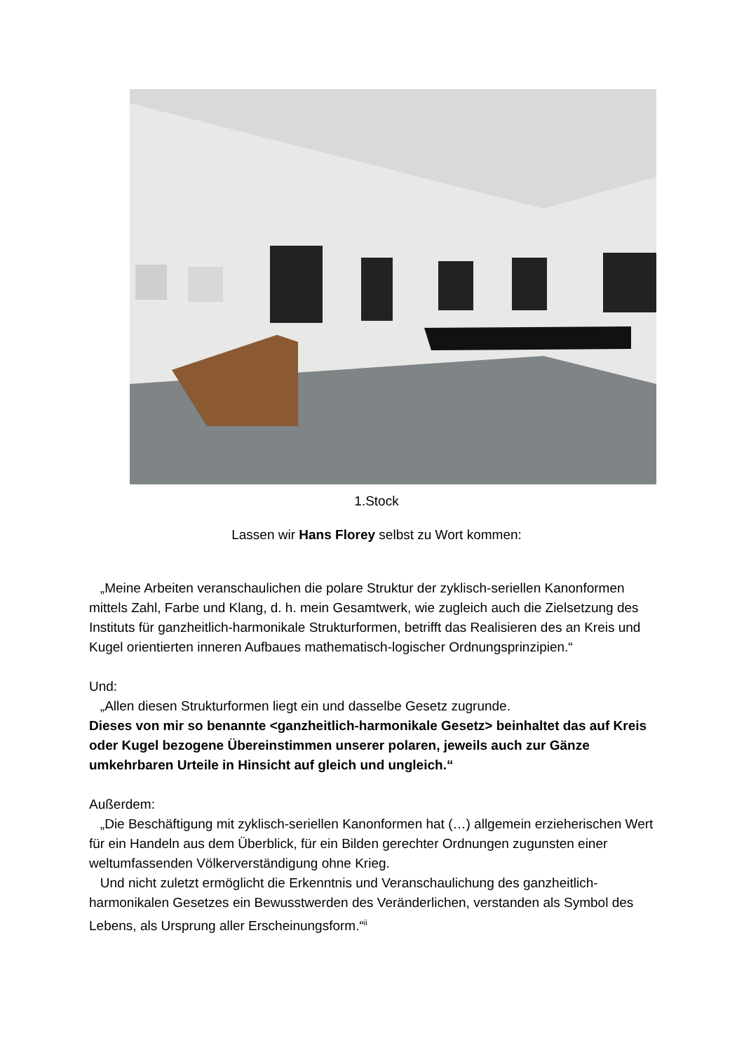1.Stock
Lassen wir Hans Florey selbst zu Wort kommen:
„Meine Arbeiten veranschaulichen die polare Struktur der zyklisch-seriellen Kanonformen mittels Zahl, Farbe und Klang, d. h. mein Gesamtwerk, wie zugleich auch die Zielsetzung des Instituts für ganzheitlich-harmonikale Strukturformen, betrifft das Realisieren des an Kreis und Kugel orientierten inneren Aufbaues mathematisch-logischer Ordnungsprinzipien.“
Und:
„Allen diesen Strukturformen liegt ein und dasselbe Gesetz zugrunde.
Dieses von mir so benannte <ganzheitlich-harmonikale Gesetz> beinhaltet das auf Kreis oder Kugel bezogene Übereinstimmen unserer polaren, jeweils auch zur Gänze umkehrbaren Urteile in Hinsicht auf gleich und ungleich.“
Außerdem:
„Die Beschäftigung mit zyklisch-seriellen Kanonformen hat (…) allgemein erzieherischen Wert für ein Handeln aus dem Überblick, für ein Bilden gerechter Ordnungen zugunsten einer weltumfassenden Völkerverständigung ohne Krieg.
Und nicht zuletzt ermöglicht die Erkenntnis und Veranschaulichung des ganzheitlich-harmonikalen Gesetzes ein Bewusstwerden des Veränderlichen, verstanden als Symbol des Lebens, als Ursprung aller Erscheinungsform.“<sup>ii</sup>